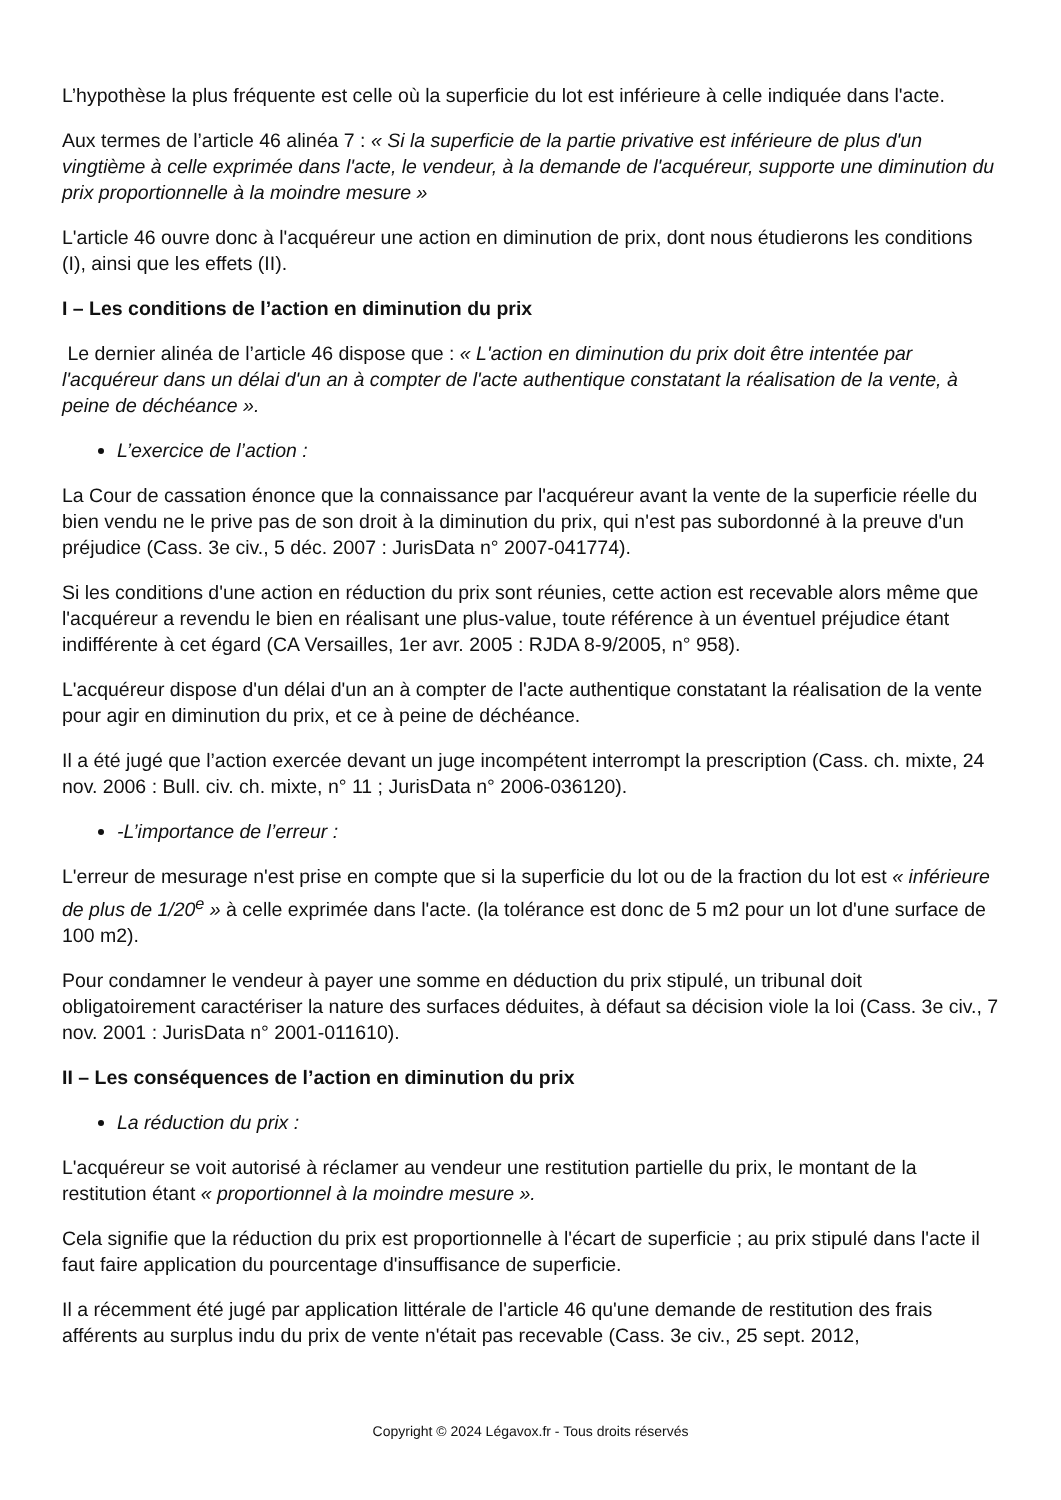L’hypothèse la plus fréquente est celle où la superficie du lot est inférieure à celle indiquée dans l'acte.
Aux termes de l’article 46 alinéa 7 : « Si la superficie de la partie privative est inférieure de plus d'un vingtième à celle exprimée dans l'acte, le vendeur, à la demande de l'acquéreur, supporte une diminution du prix proportionnelle à la moindre mesure »
L'article 46 ouvre donc à l'acquéreur une action en diminution de prix, dont nous étudierons les conditions (I), ainsi que les effets (II).
I – Les conditions de l’action en diminution du prix
Le dernier alinéa de l’article 46 dispose que : « L'action en diminution du prix doit être intentée par l'acquéreur dans un délai d'un an à compter de l'acte authentique constatant la réalisation de la vente, à peine de déchéance ».
L’exercice de l’action :
La Cour de cassation énonce que la connaissance par l'acquéreur avant la vente de la superficie réelle du bien vendu ne le prive pas de son droit à la diminution du prix, qui n'est pas subordonné à la preuve d'un préjudice (Cass. 3e civ., 5 déc. 2007 : JurisData n° 2007-041774).
Si les conditions d'une action en réduction du prix sont réunies, cette action est recevable alors même que l'acquéreur a revendu le bien en réalisant une plus-value, toute référence à un éventuel préjudice étant indifférente à cet égard (CA Versailles, 1er avr. 2005 : RJDA 8-9/2005, n° 958).
L'acquéreur dispose d'un délai d'un an à compter de l'acte authentique constatant la réalisation de la vente pour agir en diminution du prix, et ce à peine de déchéance.
Il a été jugé que l’action exercée devant un juge incompétent interrompt la prescription (Cass. ch. mixte, 24 nov. 2006 : Bull. civ. ch. mixte, n° 11 ; JurisData n° 2006-036120).
-L’importance de l’erreur :
L'erreur de mesurage n'est prise en compte que si la superficie du lot ou de la fraction du lot est « inférieure de plus de 1/20<sup>e</sup> » à celle exprimée dans l'acte. (la tolérance est donc de 5 m2 pour un lot d'une surface de 100 m2).
Pour condamner le vendeur à payer une somme en déduction du prix stipulé, un tribunal doit obligatoirement caractériser la nature des surfaces déduites, à défaut sa décision viole la loi (Cass. 3e civ., 7 nov. 2001 : JurisData n° 2001-011610).
II – Les conséquences de l’action en diminution du prix
La réduction du prix :
L'acquéreur se voit autorisé à réclamer au vendeur une restitution partielle du prix, le montant de la restitution étant « proportionnel à la moindre mesure ».
Cela signifie que la réduction du prix est proportionnelle à l'écart de superficie ; au prix stipulé dans l'acte il faut faire application du pourcentage d'insuffisance de superficie.
Il a récemment été jugé par application littérale de l'article 46 qu'une demande de restitution des frais afférents au surplus indu du prix de vente n'était pas recevable (Cass. 3e civ., 25 sept. 2012,
Copyright © 2024 Légavox.fr - Tous droits réservés